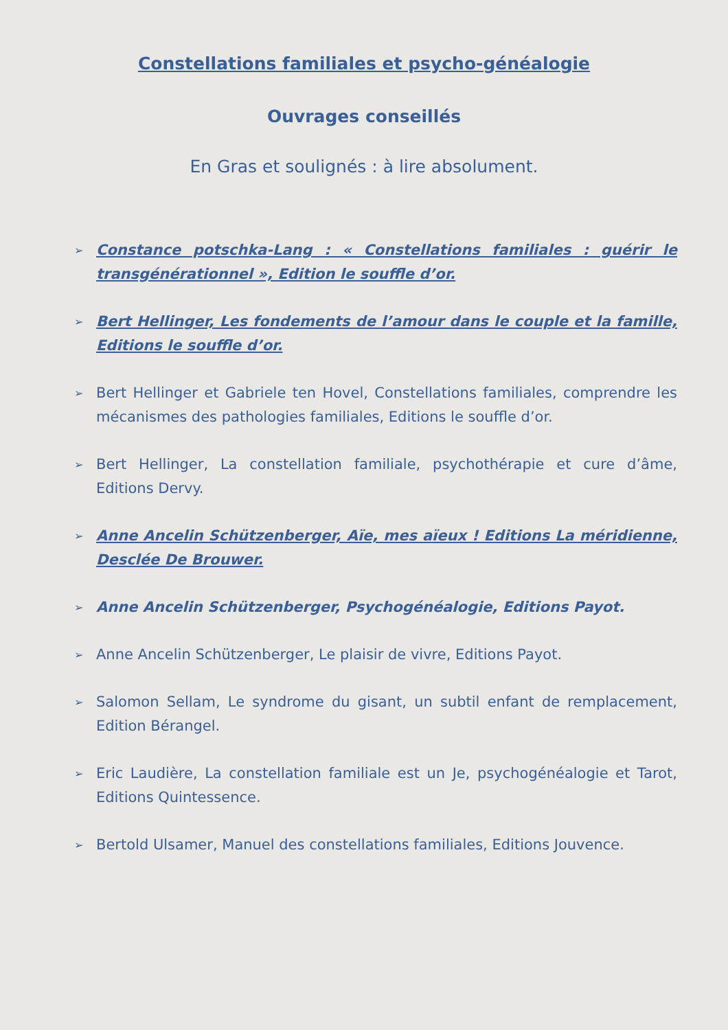Constellations familiales et psycho-généalogie
Ouvrages conseillés
En Gras et soulignés : à lire absolument.
➢ Constance potschka-Lang : « Constellations familiales : guérir le transgénérationnel », Edition le souffle d’or.
➢ Bert Hellinger, Les fondements de l’amour dans le couple et la famille, Editions le souffle d’or.
➢ Bert Hellinger et Gabriele ten Hovel, Constellations familiales, comprendre les mécanismes des pathologies familiales, Editions le souffle d’or.
➢ Bert Hellinger, La constellation familiale, psychothérapie et cure d’âme, Editions Dervy.
➢ Anne Ancelin Schützenberger, Aïe, mes aïeux ! Editions La méridienne, Desclée De Brouwer.
➢ Anne Ancelin Schützenberger, Psychogénéalogie, Editions Payot.
➢ Anne Ancelin Schützenberger, Le plaisir de vivre, Editions Payot.
➢ Salomon Sellam, Le syndrome du gisant, un subtil enfant de remplacement, Edition Bérangel.
➢ Eric Laudière, La constellation familiale est un Je, psychogénéalogie et Tarot, Editions Quintessence.
➢ Bertold Ulsamer, Manuel des constellations familiales, Editions Jouvence.